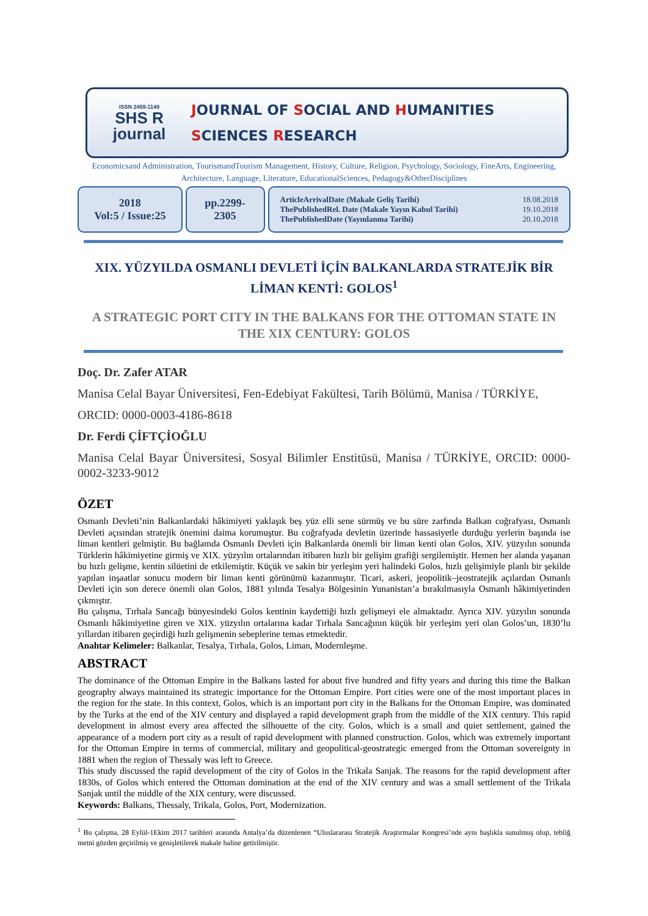ISSN 2459-1149
SHS R
journal
JOURNAL OF SOCIAL AND HUMANITIES
SCIENCES RESEARCH
Economicsand Administration, TourismandTourism Management, History, Culture, Religion, Psychology, Sociology, FineArts, Engineering, Architecture, Language, Literature, EducationalSciences, Pedagogy&OtherDisciplines
2018
Vol:5 / Issue:25
pp.2299-
2305
ArticleArrivalDate (Makale Geliş Tarihi)
ThePublishedRel. Date (Makale Yayın Kabul Tarihi)
ThePublishedDate (Yayınlanma Tarihi)
18.08.2018
19.10.2018
20.10.2018
XIX. YÜZYILDA OSMANLI DEVLETİ İÇİN BALKANLARDA STRATEJİK BİR LİMAN KENTİ: GOLOS<sup>1</sup>
A STRATEGIC PORT CITY IN THE BALKANS FOR THE OTTOMAN STATE IN THE XIX CENTURY: GOLOS
Doç. Dr. Zafer ATAR
Manisa Celal Bayar Üniversitesi, Fen-Edebiyat Fakültesi, Tarih Bölümü, Manisa / TÜRKİYE,
ORCID: 0000-0003-4186-8618
Dr. Ferdi ÇİFTÇİOĞLU
Manisa Celal Bayar Üniversitesi, Sosyal Bilimler Enstitüsü, Manisa / TÜRKİYE, ORCID: 0000-0002-3233-9012
ÖZET
Osmanlı Devleti’nin Balkanlardaki hâkimiyeti yaklaşık beş yüz elli sene sürmüş ve bu süre zarfında Balkan coğrafyası, Osmanlı Devleti açısından stratejik önemini daima korumuştur. Bu coğrafyada devletin üzerinde hassasiyetle durduğu yerlerin başında ise liman kentleri gelmiştir. Bu bağlamda Osmanlı Devleti için Balkanlarda önemli bir liman kenti olan Golos, XIV. yüzyılın sonunda Türklerin hâkimiyetine girmiş ve XIX. yüzyılın ortalarından itibaren hızlı bir gelişim grafiği sergilemiştir. Hemen her alanda yaşanan bu hızlı gelişme, kentin silüetini de etkilemiştir. Küçük ve sakin bir yerleşim yeri halindeki Golos, hızlı gelişimiyle planlı bir şekilde yapılan inşaatlar sonucu modern bir liman kenti görünümü kazanmıştır. Ticari, askeri, jeopolitik–jeostratejik açılardan Osmanlı Devleti için son derece önemli olan Golos, 1881 yılında Tesalya Bölgesinin Yunanistan’a bırakılmasıyla Osmanlı hâkimiyetinden çıkmıştır.
Bu çalışma, Tırhala Sancağı bünyesindeki Golos kentinin kaydettiği hızlı gelişmeyi ele almaktadır. Ayrıca XIV. yüzyılın sonunda Osmanlı hâkimiyetine giren ve XIX. yüzyılın ortalarına kadar Tırhala Sancağının küçük bir yerleşim yeri olan Golos’un, 1830’lu yıllardan itibaren geçirdiği hızlı gelişmenin sebeplerine temas etmektedir.
Anahtar Kelimeler: Balkanlar, Tesalya, Tırhala, Golos, Liman, Modernleşme.
ABSTRACT
The dominance of the Ottoman Empire in the Balkans lasted for about five hundred and fifty years and during this time the Balkan geography always maintained its strategic importance for the Ottoman Empire. Port cities were one of the most important places in the region for the state. In this context, Golos, which is an important port city in the Balkans for the Ottoman Empire, was dominated by the Turks at the end of the XIV century and displayed a rapid development graph from the middle of the XIX century. This rapid development in almost every area affected the silhouette of the city. Golos, which is a small and quiet settlement, gained the appearance of a modern port city as a result of rapid development with planned construction. Golos, which was extremely important for the Ottoman Empire in terms of commercial, military and geopolitical-geostrategic emerged from the Ottoman sovereignty in 1881 when the region of Thessaly was left to Greece.
This study discussed the rapid development of the city of Golos in the Trikala Sanjak. The reasons for the rapid development after 1830s, of Golos which entered the Ottoman domination at the end of the XIV century and was a small settlement of the Trikala Sanjak until the middle of the XIX century, were discussed.
Keywords: Balkans, Thessaly, Trikala, Golos, Port, Modernization.
<sup>1</sup> Bu çalışma, 28 Eylül-1Ekim 2017 tarihleri arasında Antalya’da düzenlenen “Uluslararası Stratejik Araştırmalar Kongresi’nde aynı başlıkla sunulmuş olup, tebliğ metni gözden geçirilmiş ve genişletilerek makale haline getirilmiştir.